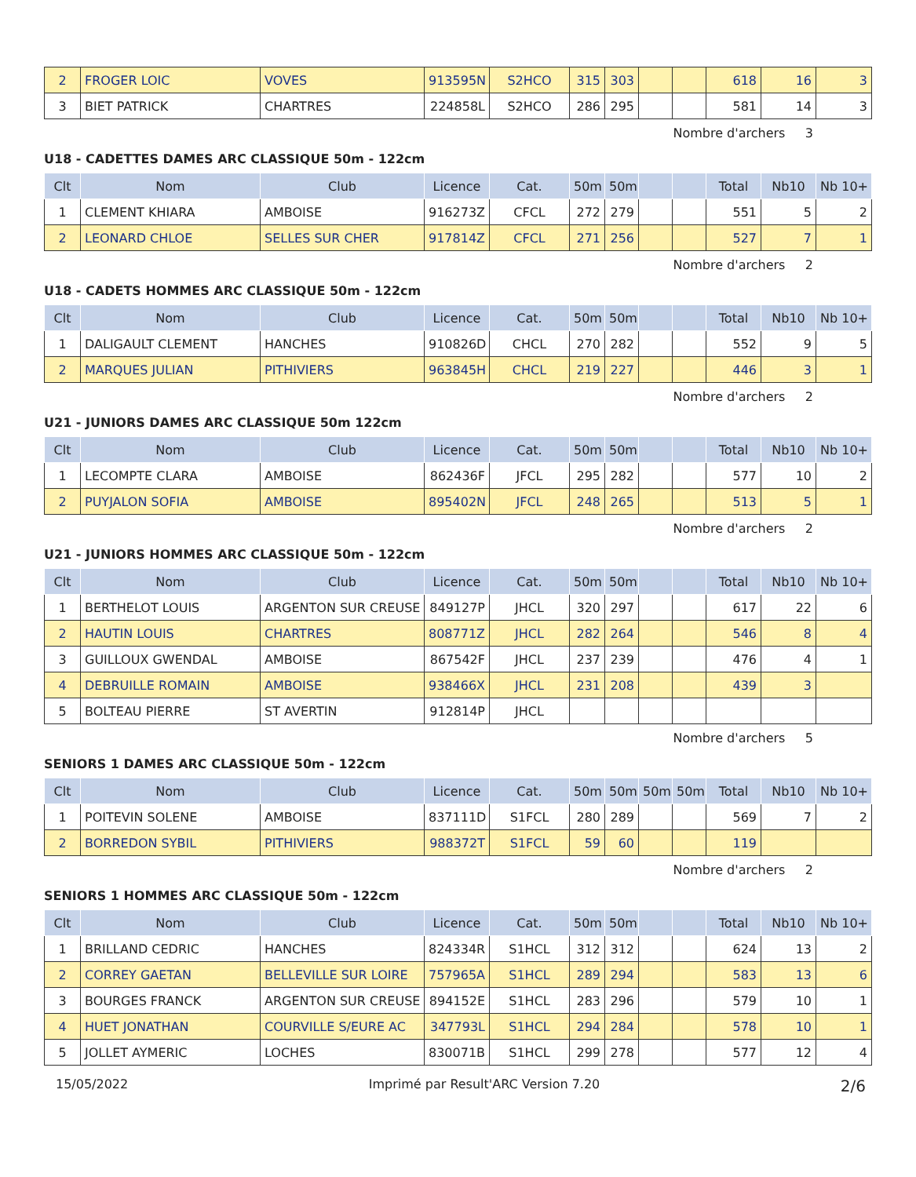| 2 | FROGER LOIC | VOVES | 913595N | S2HCO | 315 | 303 | | | 618 | 16 | 3 |
| 3 | BIET PATRICK | CHARTRES | 224858L | S2HCO | 286 | 295 | | | 581 | 14 | 3 |
Nombre d'archers 3
U18 - CADETTES DAMES ARC CLASSIQUE 50m - 122cm
| Clt | Nom | Club | Licence | Cat. | 50m | 50m | | | Total | Nb10 | Nb 10+ |
| --- | --- | --- | --- | --- | --- | --- | --- | --- | --- | --- | --- |
| 1 | CLEMENT KHIARA | AMBOISE | 916273Z | CFCL | 272 | 279 | | | 551 | 5 | 2 |
| 2 | LEONARD CHLOE | SELLES SUR CHER | 917814Z | CFCL | 271 | 256 | | | 527 | 7 | 1 |
Nombre d'archers 2
U18 - CADETS HOMMES ARC CLASSIQUE 50m - 122cm
| Clt | Nom | Club | Licence | Cat. | 50m | 50m | | | Total | Nb10 | Nb 10+ |
| --- | --- | --- | --- | --- | --- | --- | --- | --- | --- | --- | --- |
| 1 | DALIGAULT CLEMENT | HANCHES | 910826D | CHCL | 270 | 282 | | | 552 | 9 | 5 |
| 2 | MARQUES JULIAN | PITHIVIERS | 963845H | CHCL | 219 | 227 | | | 446 | 3 | 1 |
Nombre d'archers 2
U21 - JUNIORS DAMES ARC CLASSIQUE 50m 122cm
| Clt | Nom | Club | Licence | Cat. | 50m | 50m | | | Total | Nb10 | Nb 10+ |
| --- | --- | --- | --- | --- | --- | --- | --- | --- | --- | --- | --- |
| 1 | LECOMPTE CLARA | AMBOISE | 862436F | JFCL | 295 | 282 | | | 577 | 10 | 2 |
| 2 | PUYJALON SOFIA | AMBOISE | 895402N | JFCL | 248 | 265 | | | 513 | 5 | 1 |
Nombre d'archers 2
U21 - JUNIORS HOMMES ARC CLASSIQUE 50m - 122cm
| Clt | Nom | Club | Licence | Cat. | 50m | 50m | | | Total | Nb10 | Nb 10+ |
| --- | --- | --- | --- | --- | --- | --- | --- | --- | --- | --- | --- |
| 1 | BERTHELOT LOUIS | ARGENTON SUR CREUSE | 849127P | JHCL | 320 | 297 | | | 617 | 22 | 6 |
| 2 | HAUTIN LOUIS | CHARTRES | 808771Z | JHCL | 282 | 264 | | | 546 | 8 | 4 |
| 3 | GUILLOUX GWENDAL | AMBOISE | 867542F | JHCL | 237 | 239 | | | 476 | 4 | 1 |
| 4 | DEBRUILLE ROMAIN | AMBOISE | 938466X | JHCL | 231 | 208 | | | 439 | 3 | |
| 5 | BOLTEAU PIERRE | ST AVERTIN | 912814P | JHCL | | | | | | | |
Nombre d'archers 5
SENIORS 1 DAMES ARC CLASSIQUE 50m - 122cm
| Clt | Nom | Club | Licence | Cat. | 50m | 50m | 50m | 50m | Total | Nb10 | Nb 10+ |
| --- | --- | --- | --- | --- | --- | --- | --- | --- | --- | --- | --- |
| 1 | POITEVIN SOLENE | AMBOISE | 837111D | S1FCL | 280 | 289 | | | 569 | 7 | 2 |
| 2 | BORREDON SYBIL | PITHIVIERS | 988372T | S1FCL | 59 | 60 | | | 119 | | |
Nombre d'archers 2
SENIORS 1 HOMMES ARC CLASSIQUE 50m - 122cm
| Clt | Nom | Club | Licence | Cat. | 50m | 50m | | | Total | Nb10 | Nb 10+ |
| --- | --- | --- | --- | --- | --- | --- | --- | --- | --- | --- | --- |
| 1 | BRILLAND CEDRIC | HANCHES | 824334R | S1HCL | 312 | 312 | | | 624 | 13 | 2 |
| 2 | CORREY GAETAN | BELLEVILLE SUR LOIRE | 757965A | S1HCL | 289 | 294 | | | 583 | 13 | 6 |
| 3 | BOURGES FRANCK | ARGENTON SUR CREUSE | 894152E | S1HCL | 283 | 296 | | | 579 | 10 | 1 |
| 4 | HUET JONATHAN | COURVILLE S/EURE AC | 347793L | S1HCL | 294 | 284 | | | 578 | 10 | 1 |
| 5 | JOLLET AYMERIC | LOCHES | 830071B | S1HCL | 299 | 278 | | | 577 | 12 | 4 |
15/05/2022 Imprimé par Result'ARC Version 7.20 2/6